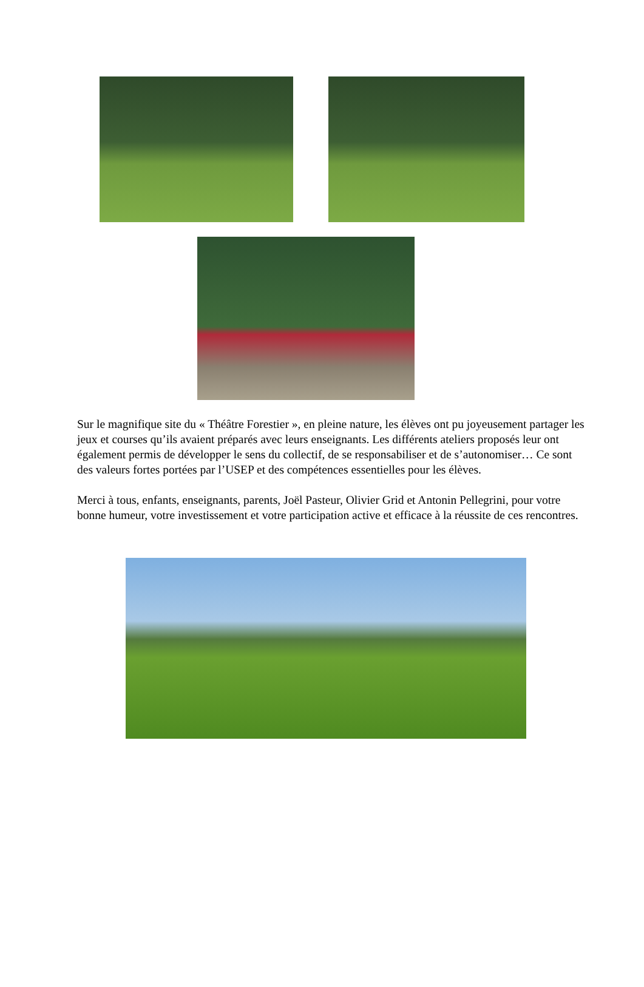Sur le magnifique site du « Théâtre Forestier », en pleine nature, les élèves ont pu joyeusement partager les jeux et courses qu’ils avaient préparés avec leurs enseignants. Les différents ateliers proposés leur ont également permis de développer le sens du collectif, de se responsabiliser et de s’autonomiser… Ce sont des valeurs fortes portées par l’USEP et des compétences essentielles pour les élèves.
Merci à tous, enfants, enseignants, parents, Joël Pasteur, Olivier Grid et Antonin Pellegrini, pour votre bonne humeur, votre investissement et votre participation active et efficace à la réussite de ces rencontres.